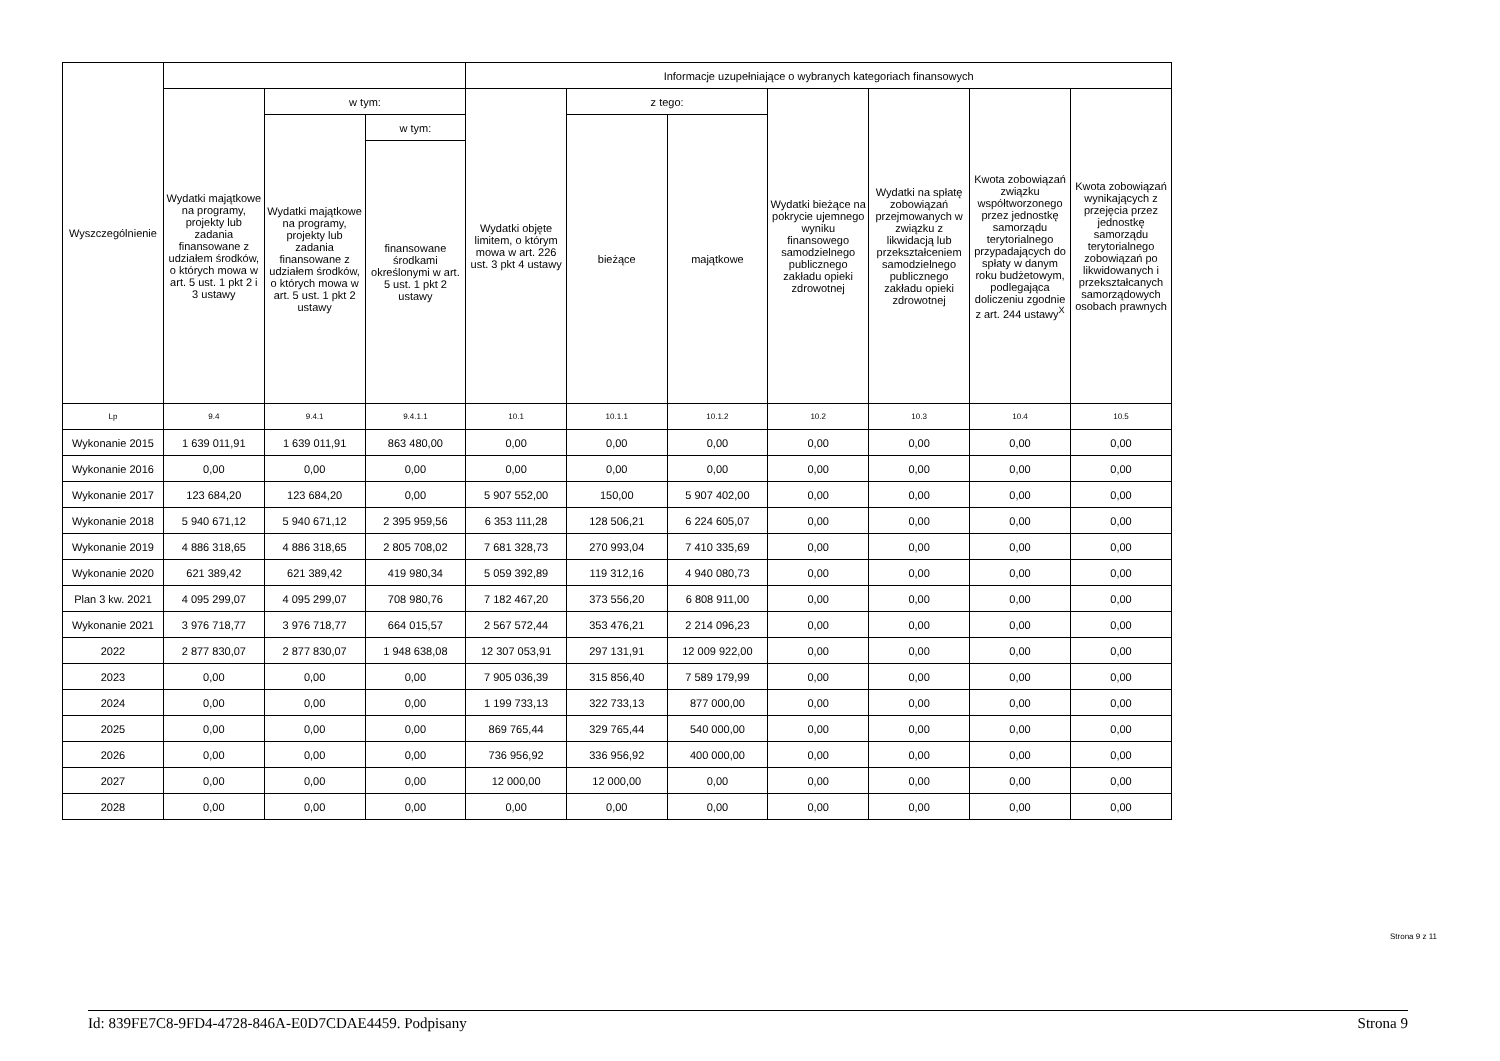| Wyszczególnienie | | | | Informacje uzupełniające o wybranych kategoriach finansowych | | | | | | |
| --- | --- | --- | --- | --- | --- | --- | --- | --- | --- | --- |
| | Wydatki majątkowe na programy, projekty lub zadania finansowane z udziałem środków, o których mowa w art. 5 ust. 1 pkt 2 i 3 ustawy | w tym: | | Wydatki objęte limitem, o którym mowa w art. 226 ust. 3 pkt 4 ustawy | z tego: | | Wydatki bieżące na pokrycie ujemnego wyniku finansowego samodzielnego publicznego zakładu opieki zdrowotnej | Wydatki na spłatę zobowiązań przejmowanych w związku z likwidacją lub przekształceniem samodzielnego publicznego zakładu opieki zdrowotnej | Kwota zobowiązań związku współtworzonego przez jednostkę samorządu terytorialnego przypadających do spłaty w danym roku budżetowym, podlegająca doliczeniu zgodnie z art. 244 ustawy<sup>X</sup> | Kwota zobowiązań wynikających z przejęcia przez jednostkę samorządu terytorialnego zobowiązań po likwidowanych i przekształcanych samorządowych osobach prawnych |
| | | Wydatki majątkowe na programy, projekty lub zadania finansowane z udziałem środków, o których mowa w art. 5 ust. 1 pkt 2 ustawy | w tym: | | bieżące | majątkowe | | | | |
| | | | finansowane środkami określonymi w art. 5 ust. 1 pkt 2 ustawy | | | | | | | |
| Lp | 9.4 | 9.4.1 | 9.4.1.1 | 10.1 | 10.1.1 | 10.1.2 | 10.2 | 10.3 | 10.4 | 10.5 |
| Wykonanie 2015 | 1 639 011,91 | 1 639 011,91 | 863 480,00 | 0,00 | 0,00 | 0,00 | 0,00 | 0,00 | 0,00 | 0,00 |
| Wykonanie 2016 | 0,00 | 0,00 | 0,00 | 0,00 | 0,00 | 0,00 | 0,00 | 0,00 | 0,00 | 0,00 |
| Wykonanie 2017 | 123 684,20 | 123 684,20 | 0,00 | 5 907 552,00 | 150,00 | 5 907 402,00 | 0,00 | 0,00 | 0,00 | 0,00 |
| Wykonanie 2018 | 5 940 671,12 | 5 940 671,12 | 2 395 959,56 | 6 353 111,28 | 128 506,21 | 6 224 605,07 | 0,00 | 0,00 | 0,00 | 0,00 |
| Wykonanie 2019 | 4 886 318,65 | 4 886 318,65 | 2 805 708,02 | 7 681 328,73 | 270 993,04 | 7 410 335,69 | 0,00 | 0,00 | 0,00 | 0,00 |
| Wykonanie 2020 | 621 389,42 | 621 389,42 | 419 980,34 | 5 059 392,89 | 119 312,16 | 4 940 080,73 | 0,00 | 0,00 | 0,00 | 0,00 |
| Plan 3 kw. 2021 | 4 095 299,07 | 4 095 299,07 | 708 980,76 | 7 182 467,20 | 373 556,20 | 6 808 911,00 | 0,00 | 0,00 | 0,00 | 0,00 |
| Wykonanie 2021 | 3 976 718,77 | 3 976 718,77 | 664 015,57 | 2 567 572,44 | 353 476,21 | 2 214 096,23 | 0,00 | 0,00 | 0,00 | 0,00 |
| 2022 | 2 877 830,07 | 2 877 830,07 | 1 948 638,08 | 12 307 053,91 | 297 131,91 | 12 009 922,00 | 0,00 | 0,00 | 0,00 | 0,00 |
| 2023 | 0,00 | 0,00 | 0,00 | 7 905 036,39 | 315 856,40 | 7 589 179,99 | 0,00 | 0,00 | 0,00 | 0,00 |
| 2024 | 0,00 | 0,00 | 0,00 | 1 199 733,13 | 322 733,13 | 877 000,00 | 0,00 | 0,00 | 0,00 | 0,00 |
| 2025 | 0,00 | 0,00 | 0,00 | 869 765,44 | 329 765,44 | 540 000,00 | 0,00 | 0,00 | 0,00 | 0,00 |
| 2026 | 0,00 | 0,00 | 0,00 | 736 956,92 | 336 956,92 | 400 000,00 | 0,00 | 0,00 | 0,00 | 0,00 |
| 2027 | 0,00 | 0,00 | 0,00 | 12 000,00 | 12 000,00 | 0,00 | 0,00 | 0,00 | 0,00 | 0,00 |
| 2028 | 0,00 | 0,00 | 0,00 | 0,00 | 0,00 | 0,00 | 0,00 | 0,00 | 0,00 | 0,00 |
Strona 9 z 11
Id: 839FE7C8-9FD4-4728-846A-E0D7CDAE4459. Podpisany Strona 9